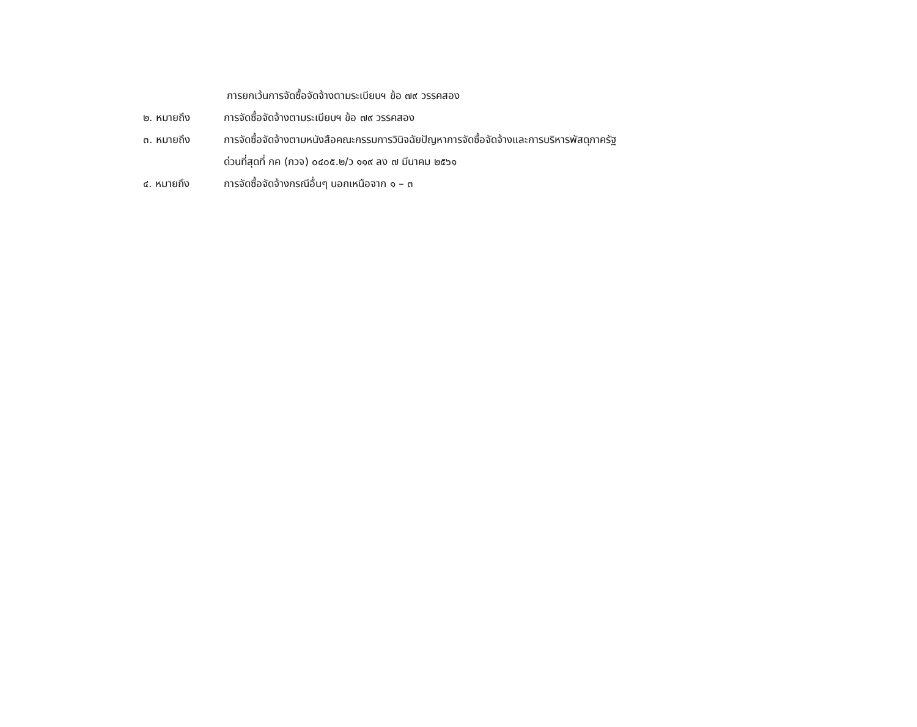การยกเว้นการจัดซื้อจัดจ้างตามระเบียบฯ ข้อ ๗๙ วรรคสอง
๒. หมายถึง การจัดซื้อจัดจ้างตามระเบียบฯ ข้อ ๗๙ วรรคสอง
๓. หมายถึง การจัดซื้อจัดจ้างตามหนังสือคณะกรรมการวินิจฉัยปัญหาการจัดซื้อจัดจ้างและการบริหารพัสดุภาครัฐ
ด่วนที่สุดที่ กค (กวจ) ๐๔๐๕.๒/ว ๑๑๙ ลง ๗ มีนาคม ๒๕๖๑
๔. หมายถึง การจัดซื้อจัดจ้างกรณีอื่นๆ นอกเหนือจาก ๑ – ๓